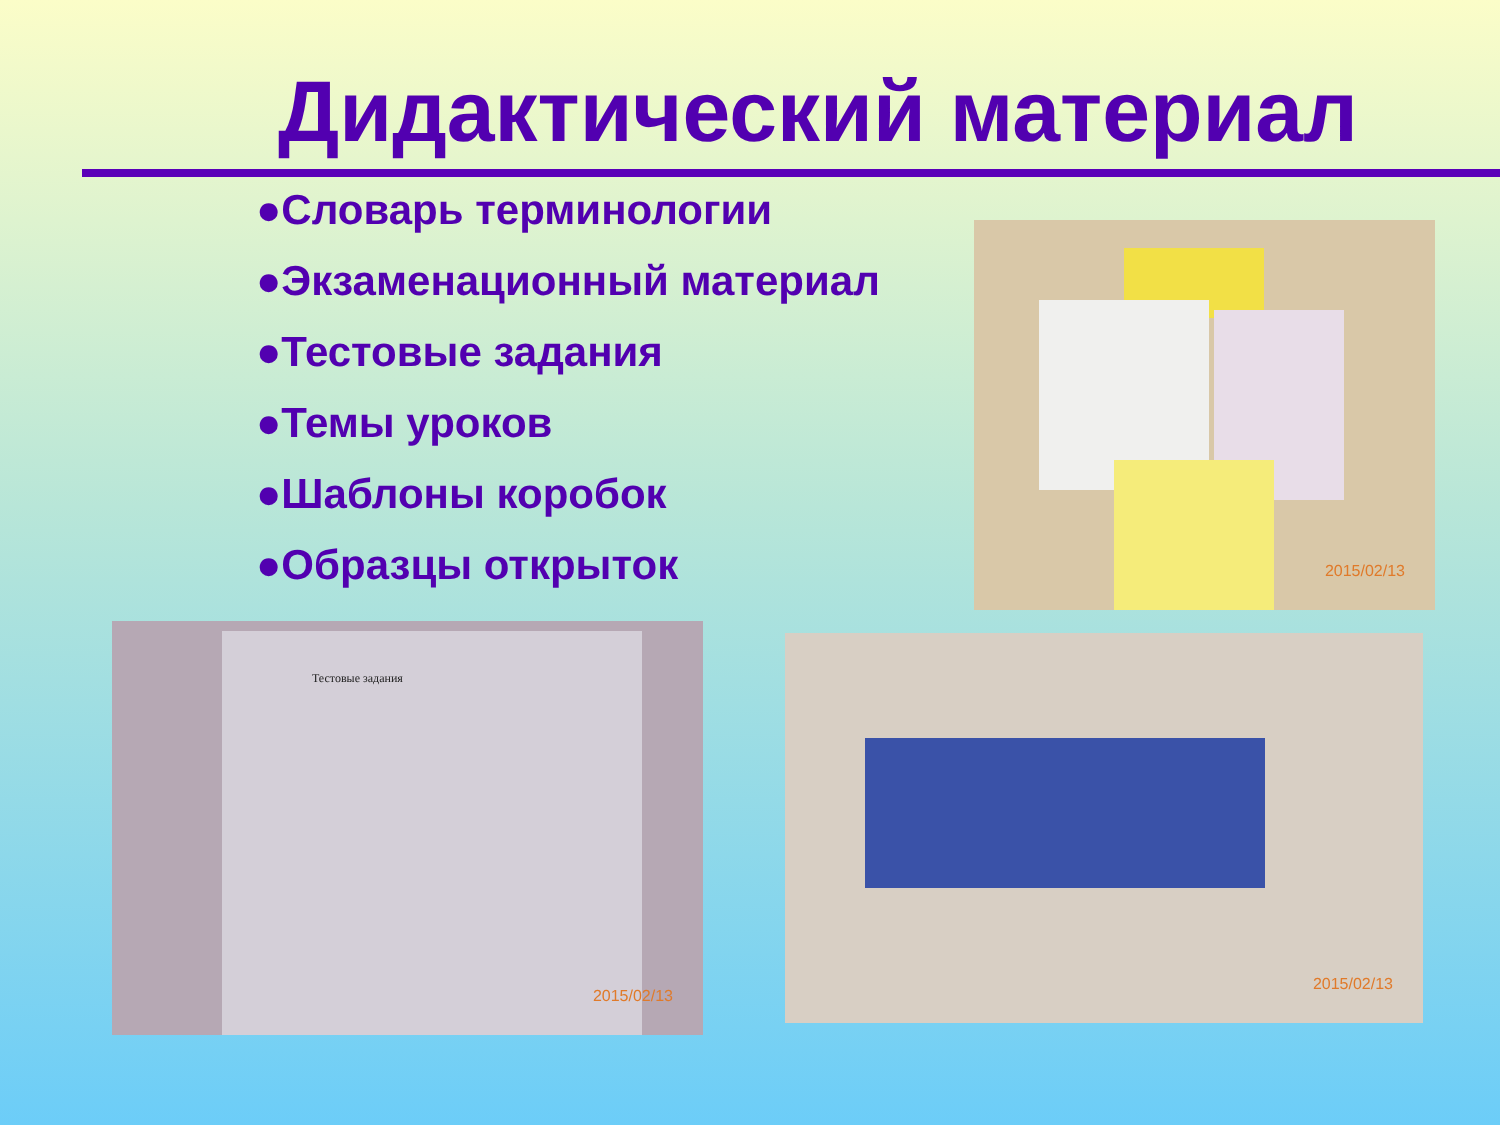Дидактический материал
●Словарь терминологии
●Экзаменационный материал
●Тестовые задания
●Темы уроков
●Шаблоны коробок
●Образцы открыток
2015/02/13
Тестовые задания
2015/02/13
2015/02/13